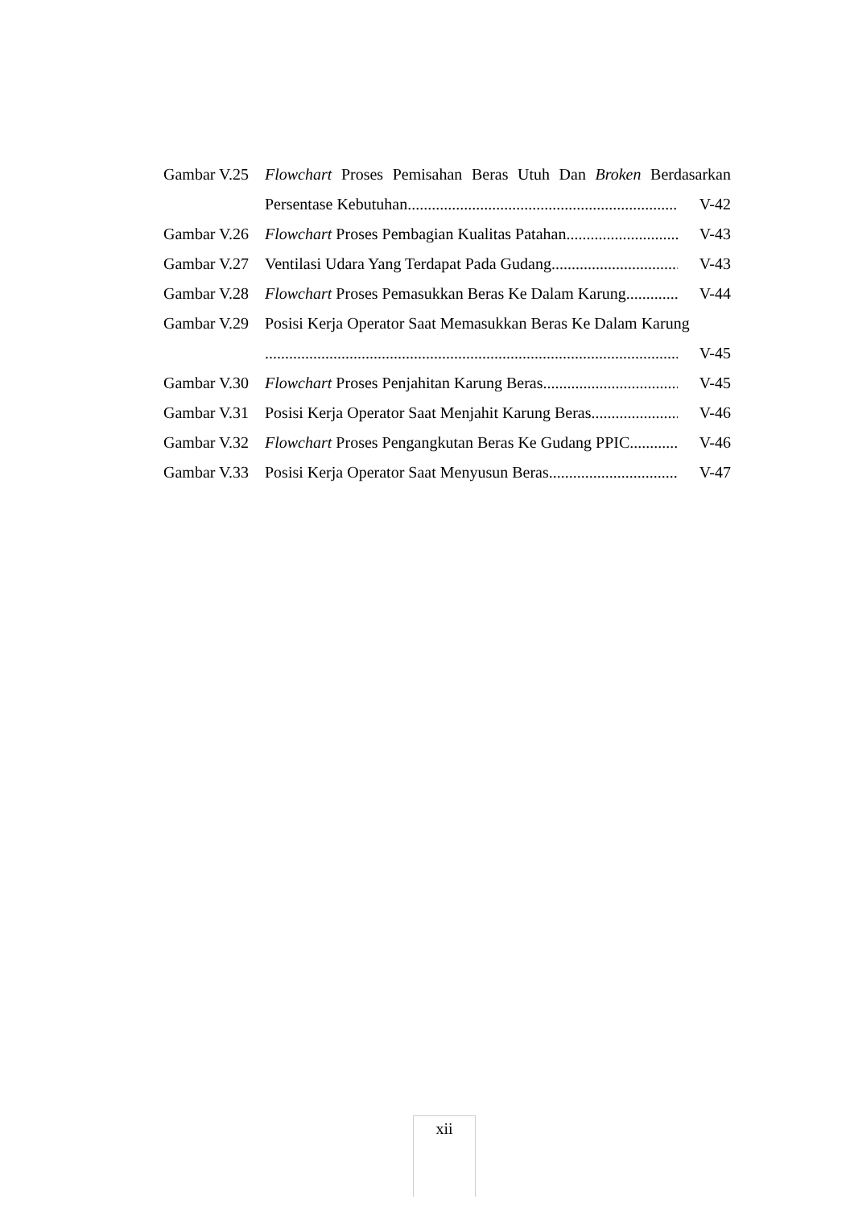Gambar V.25 Flowchart Proses Pemisahan Beras Utuh Dan Broken Berdasarkan
Persentase Kebutuhan V-42
Gambar V.26 Flowchart Proses Pembagian Kualitas Patahan V-43
Gambar V.27 Ventilasi Udara Yang Terdapat Pada Gudang V-43
Gambar V.28 Flowchart Proses Pemasukkan Beras Ke Dalam Karung V-44
Gambar V.29 Posisi Kerja Operator Saat Memasukkan Beras Ke Dalam Karung
V-45
Gambar V.30 Flowchart Proses Penjahitan Karung Beras V-45
Gambar V.31 Posisi Kerja Operator Saat Menjahit Karung Beras V-46
Gambar V.32 Flowchart Proses Pengangkutan Beras Ke Gudang PPIC V-46
Gambar V.33 Posisi Kerja Operator Saat Menyusun Beras V-47
xii